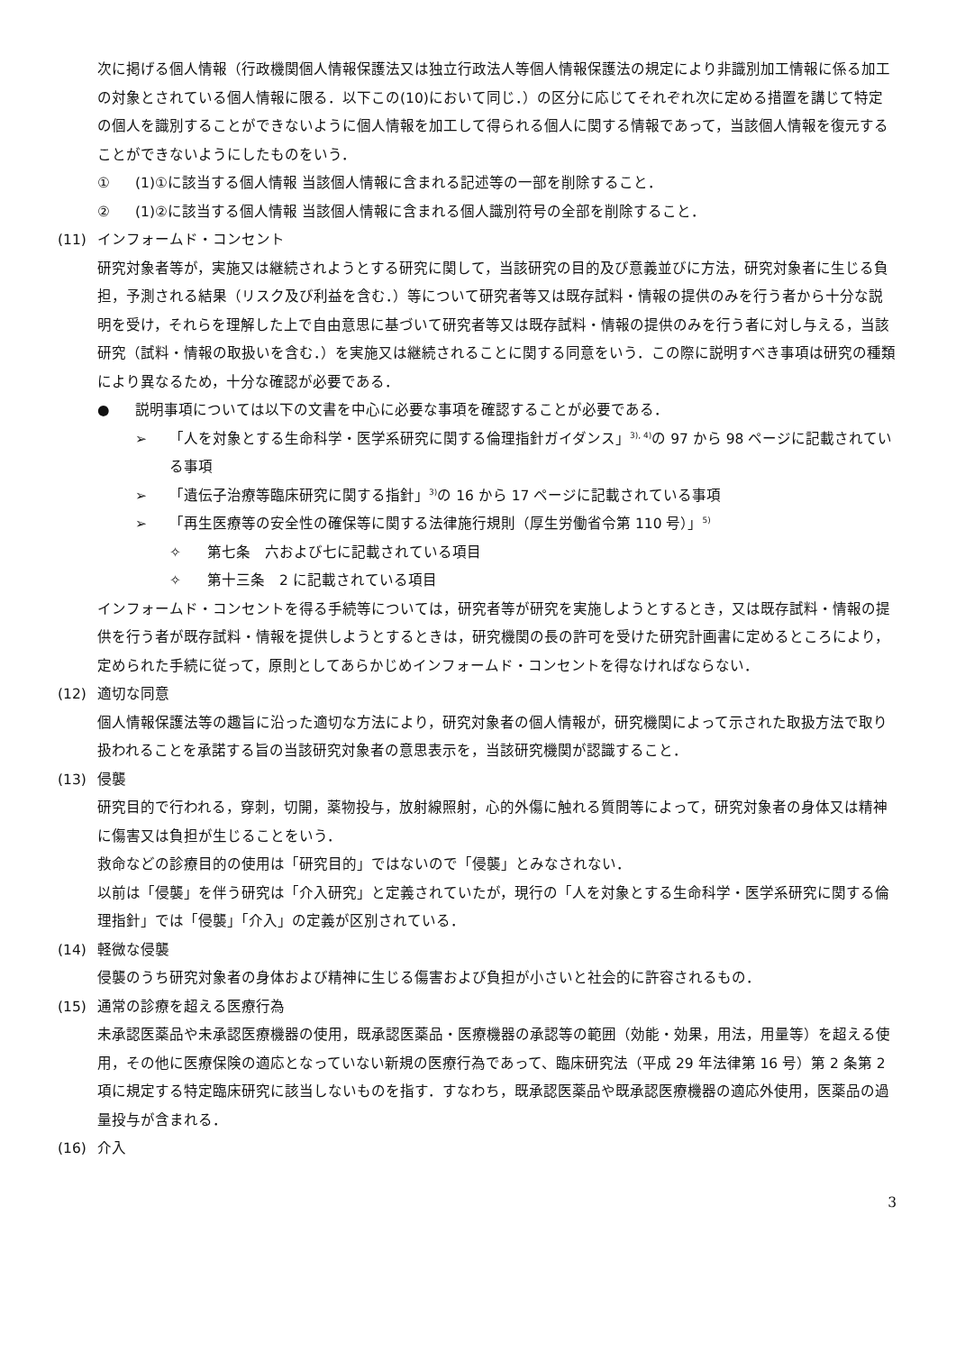次に掲げる個人情報（行政機関個人情報保護法又は独立行政法人等個人情報保護法の規定により非識別加工情報に係る加工の対象とされている個人情報に限る．以下この(10)において同じ．）の区分に応じてそれぞれ次に定める措置を講じて特定の個人を識別することができないように個人情報を加工して得られる個人に関する情報であって，当該個人情報を復元することができないようにしたものをいう．
① (1)①に該当する個人情報 当該個人情報に含まれる記述等の一部を削除すること．
② (1)②に該当する個人情報 当該個人情報に含まれる個人識別符号の全部を削除すること．
(11) インフォームド・コンセント
研究対象者等が，実施又は継続されようとする研究に関して，当該研究の目的及び意義並びに方法，研究対象者に生じる負担，予測される結果（リスク及び利益を含む．）等について研究者等又は既存試料・情報の提供のみを行う者から十分な説明を受け，それらを理解した上で自由意思に基づいて研究者等又は既存試料・情報の提供のみを行う者に対し与える，当該研究（試料・情報の取扱いを含む．）を実施又は継続されることに関する同意をいう．この際に説明すべき事項は研究の種類により異なるため，十分な確認が必要である．
● 説明事項については以下の文書を中心に必要な事項を確認することが必要である．
➢ 「人を対象とする生命科学・医学系研究に関する倫理指針ガイダンス」<sup>3), 4)</sup>の 97 から 98 ページに記載されている事項
➢ 「遺伝子治療等臨床研究に関する指針」<sup>3)</sup>の 16 から 17 ページに記載されている事項
➢ 「再生医療等の安全性の確保等に関する法律施行規則（厚生労働省令第 110 号）」<sup>5)</sup>
✧ 第七条　六および七に記載されている項目
✧ 第十三条　2 に記載されている項目
インフォームド・コンセントを得る手続等については，研究者等が研究を実施しようとするとき，又は既存試料・情報の提供を行う者が既存試料・情報を提供しようとするときは，研究機関の長の許可を受けた研究計画書に定めるところにより，定められた手続に従って，原則としてあらかじめインフォームド・コンセントを得なければならない．
(12) 適切な同意
個人情報保護法等の趣旨に沿った適切な方法により，研究対象者の個人情報が，研究機関によって示された取扱方法で取り扱われることを承諾する旨の当該研究対象者の意思表示を，当該研究機関が認識すること．
(13) 侵襲
研究目的で行われる，穿刺，切開，薬物投与，放射線照射，心的外傷に触れる質問等によって，研究対象者の身体又は精神に傷害又は負担が生じることをいう．
救命などの診療目的の使用は「研究目的」ではないので「侵襲」とみなされない．
以前は「侵襲」を伴う研究は「介入研究」と定義されていたが，現行の「人を対象とする生命科学・医学系研究に関する倫理指針」では「侵襲」「介入」の定義が区別されている．
(14) 軽微な侵襲
侵襲のうち研究対象者の身体および精神に生じる傷害および負担が小さいと社会的に許容されるもの．
(15) 通常の診療を超える医療行為
未承認医薬品や未承認医療機器の使用，既承認医薬品・医療機器の承認等の範囲（効能・効果，用法，用量等）を超える使用，その他に医療保険の適応となっていない新規の医療行為であって、臨床研究法（平成 29 年法律第 16 号）第 2 条第 2 項に規定する特定臨床研究に該当しないものを指す．すなわち，既承認医薬品や既承認医療機器の適応外使用，医薬品の過量投与が含まれる．
(16) 介入
3